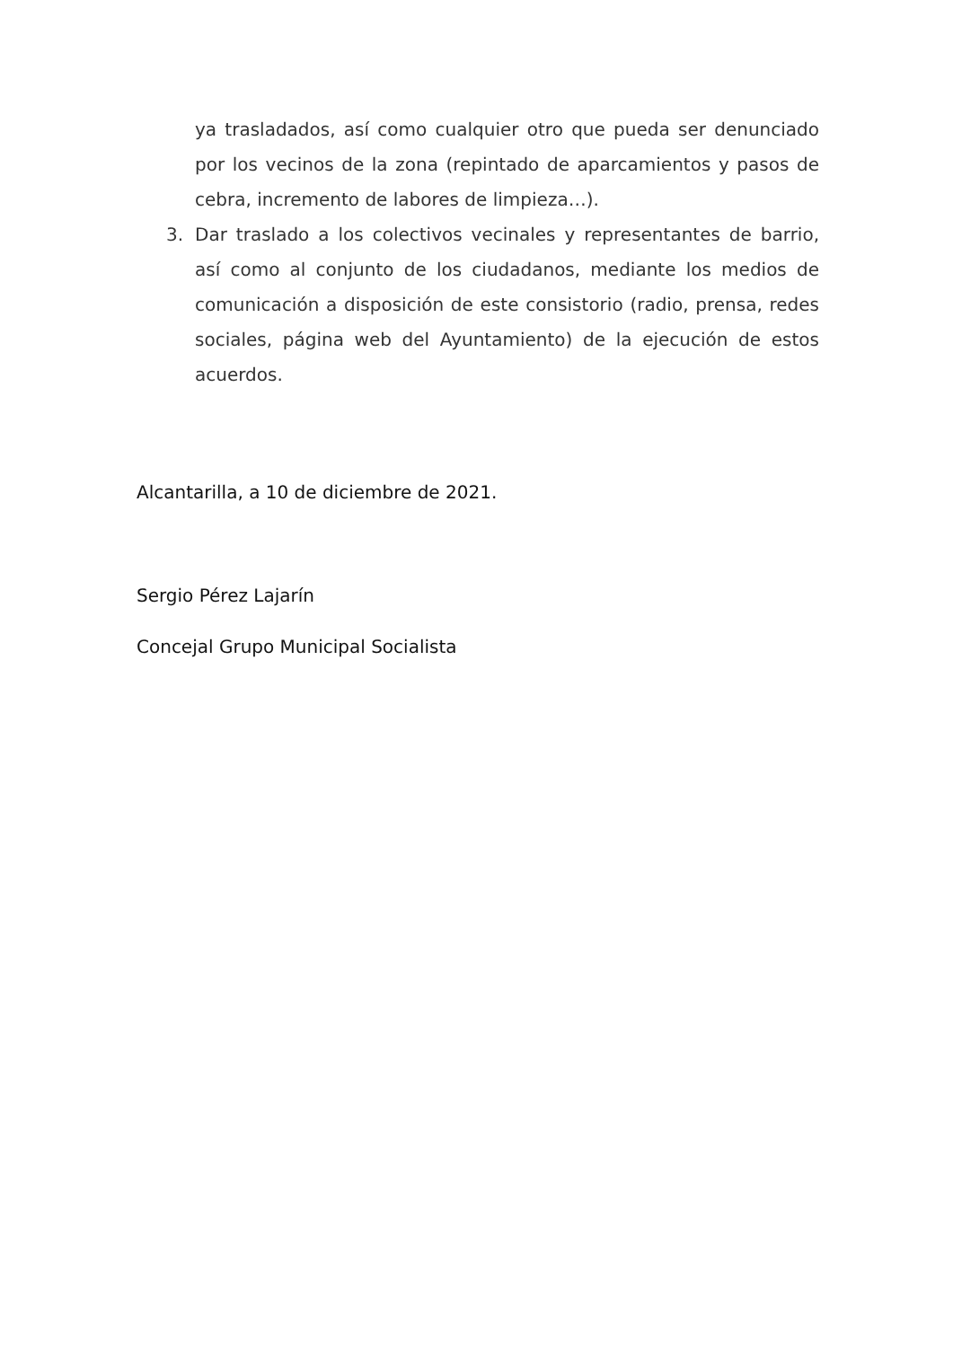ya trasladados, así como cualquier otro que pueda ser denunciado por los vecinos de la zona (repintado de aparcamientos y pasos de cebra, incremento de labores de limpieza…).
3. Dar traslado a los colectivos vecinales y representantes de barrio, así como al conjunto de los ciudadanos, mediante los medios de comunicación a disposición de este consistorio (radio, prensa, redes sociales, página web del Ayuntamiento) de la ejecución de estos acuerdos.
Alcantarilla, a 10 de diciembre de 2021.
Sergio Pérez Lajarín
Concejal Grupo Municipal Socialista